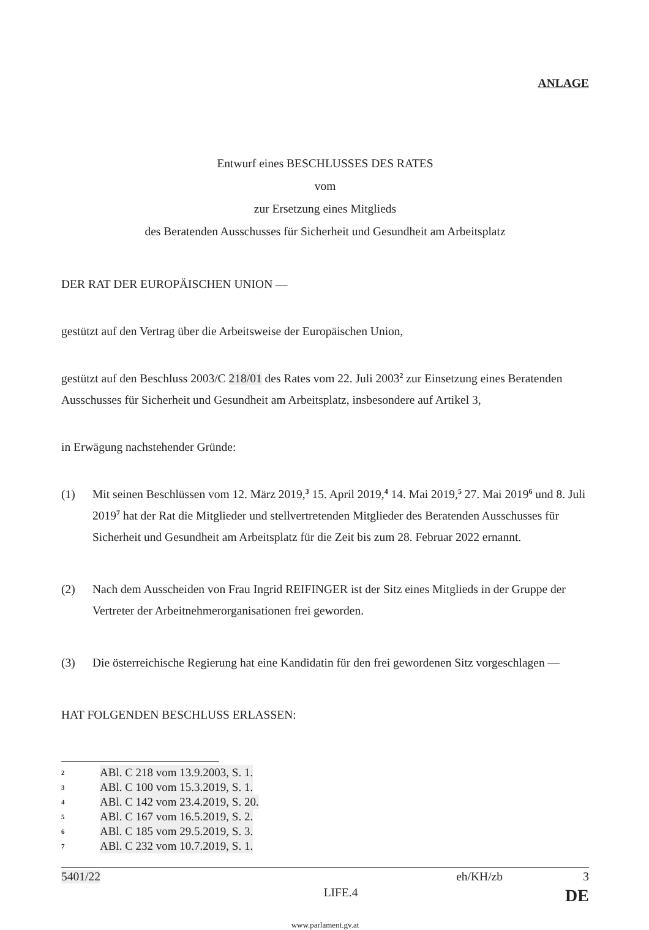ANLAGE
Entwurf eines BESCHLUSSES DES RATES
vom
zur Ersetzung eines Mitglieds
des Beratenden Ausschusses für Sicherheit und Gesundheit am Arbeitsplatz
DER RAT DER EUROPÄISCHEN UNION —
gestützt auf den Vertrag über die Arbeitsweise der Europäischen Union,
gestützt auf den Beschluss 2003/C 218/01 des Rates vom 22. Juli 2003<sup>2</sup> zur Einsetzung eines Beratenden Ausschusses für Sicherheit und Gesundheit am Arbeitsplatz, insbesondere auf Artikel 3,
in Erwägung nachstehender Gründe:
(1) Mit seinen Beschlüssen vom 12. März 2019,<sup>3</sup> 15. April 2019,<sup>4</sup> 14. Mai 2019,<sup>5</sup> 27. Mai 2019<sup>6</sup> und 8. Juli 2019<sup>7</sup> hat der Rat die Mitglieder und stellvertretenden Mitglieder des Beratenden Ausschusses für Sicherheit und Gesundheit am Arbeitsplatz für die Zeit bis zum 28. Februar 2022 ernannt.
(2) Nach dem Ausscheiden von Frau Ingrid REIFINGER ist der Sitz eines Mitglieds in der Gruppe der Vertreter der Arbeitnehmerorganisationen frei geworden.
(3) Die österreichische Regierung hat eine Kandidatin für den frei gewordenen Sitz vorgeschlagen —
HAT FOLGENDEN BESCHLUSS ERLASSEN:
2 ABl. C 218 vom 13.9.2003, S. 1.
3 ABl. C 100 vom 15.3.2019, S. 1.
4 ABl. C 142 vom 23.4.2019, S. 20.
5 ABl. C 167 vom 16.5.2019, S. 2.
6 ABl. C 185 vom 29.5.2019, S. 3.
7 ABl. C 232 vom 10.7.2019, S. 1.
5401/22 eh/KH/zb 3
LIFE.4 DE
www.parlament.gv.at